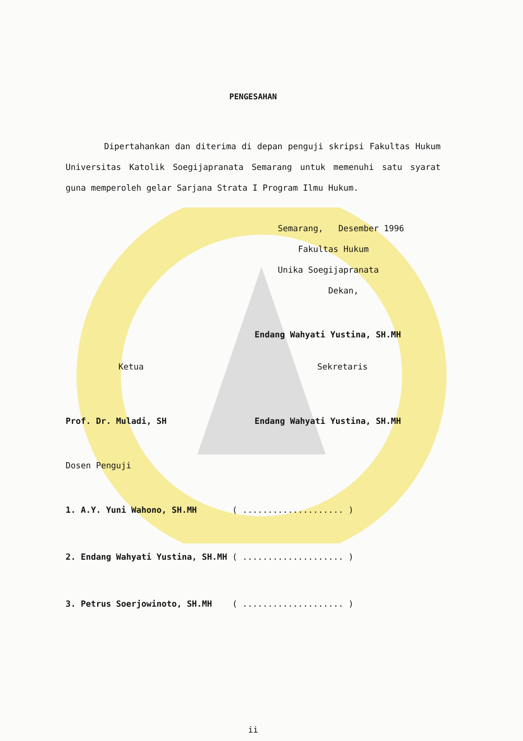PENGESAHAN
Dipertahankan dan diterima di depan penguji skripsi Fakultas Hukum Universitas Katolik Soegijapranata Semarang untuk memenuhi satu syarat guna memperoleh gelar Sarjana Strata I Program Ilmu Hukum.
Semarang, Desember 1996
Fakultas Hukum
Unika Soegijapranata
Dekan,
Endang Wahyati Yustina, SH.MH
Ketua Sekretaris
Prof. Dr. Muladi, SH Endang Wahyati Yustina, SH.MH
Dosen Penguji
1. A.Y. Yuni Wahono, SH.MH ( .................... )
2. Endang Wahyati Yustina, SH.MH ( .................... )
3. Petrus Soerjowinoto, SH.MH ( .................... )
ii